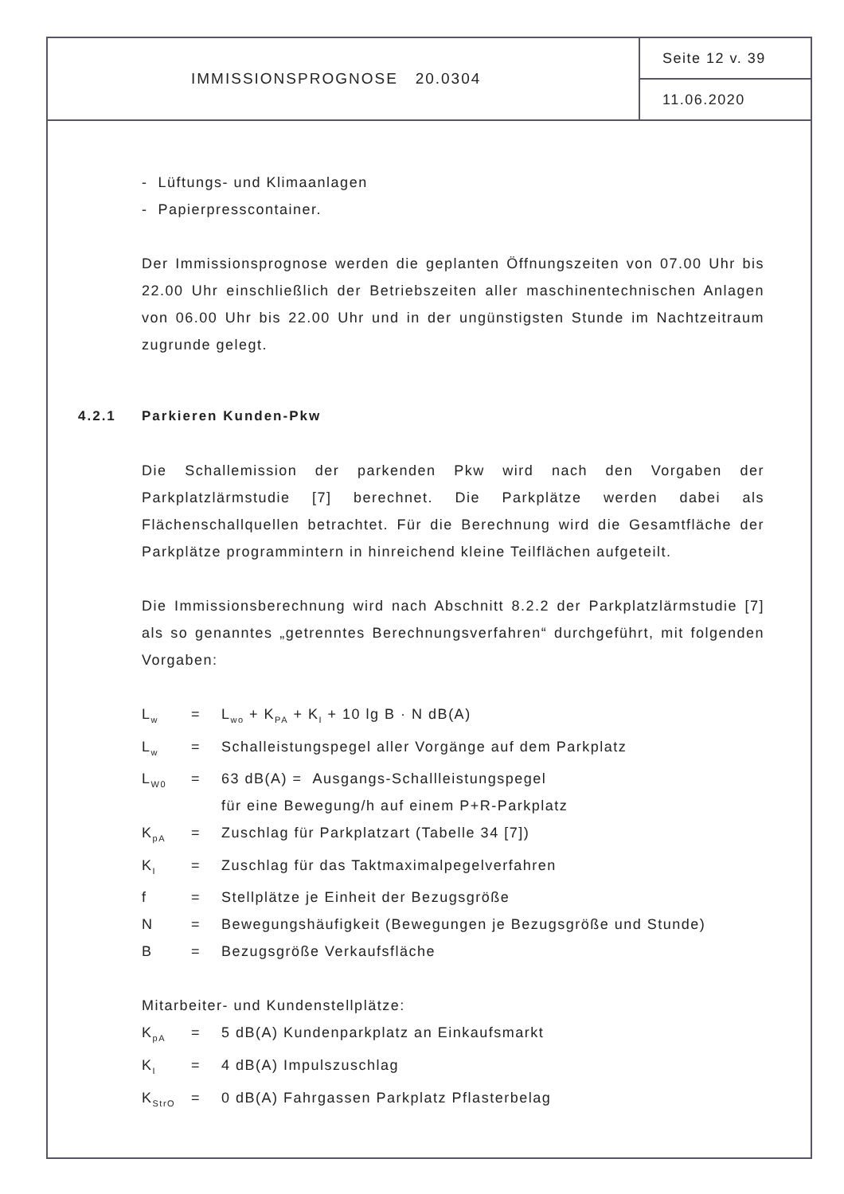IMMISSIONSPROGNOSE 20.0304
Seite 12 v. 39
11.06.2020
- Lüftungs- und Klimaanlagen
- Papierpresscontainer.
Der Immissionsprognose werden die geplanten Öffnungszeiten von 07.00 Uhr bis 22.00 Uhr einschließlich der Betriebszeiten aller maschinentechnischen Anlagen von 06.00 Uhr bis 22.00 Uhr und in der ungünstigsten Stunde im Nachtzeitraum zugrunde gelegt.
4.2.1 Parkieren Kunden-Pkw
Die Schallemission der parkenden Pkw wird nach den Vorgaben der Parkplatzlärmstudie [7] berechnet. Die Parkplätze werden dabei als Flächenschallquellen betrachtet. Für die Berechnung wird die Gesamtfläche der Parkplätze programmintern in hinreichend kleine Teilflächen aufgeteilt.
Die Immissionsberechnung wird nach Abschnitt 8.2.2 der Parkplatzlärmstudie [7] als so genanntes „getrenntes Berechnungsverfahren“ durchgeführt, mit folgenden Vorgaben:
| L<sub>w</sub> | = | L<sub>wo</sub> + K<sub>PA</sub> + K<sub>I</sub> + 10 lg B · N dB(A) |
| L<sub>w</sub> | = | Schalleistungspegel aller Vorgänge auf dem Parkplatz |
| L<sub>W0</sub> | = | 63 dB(A) = Ausgangs-Schallleistungspegel für eine Bewegung/h auf einem P+R-Parkplatz |
| K<sub>pA</sub> | = | Zuschlag für Parkplatzart (Tabelle 34 [7]) |
| K<sub>I</sub> | = | Zuschlag für das Taktmaximalpegelverfahren |
| f | = | Stellplätze je Einheit der Bezugsgröße |
| N | = | Bewegungshäufigkeit (Bewegungen je Bezugsgröße und Stunde) |
| B | = | Bezugsgröße Verkaufsfläche |
Mitarbeiter- und Kundenstellplätze:
| K<sub>pA</sub> | = | 5 dB(A) Kundenparkplatz an Einkaufsmarkt |
| K<sub>I</sub> | = | 4 dB(A) Impulszuschlag |
| K<sub>StrO</sub> | = | 0 dB(A) Fahrgassen Parkplatz Pflasterbelag |